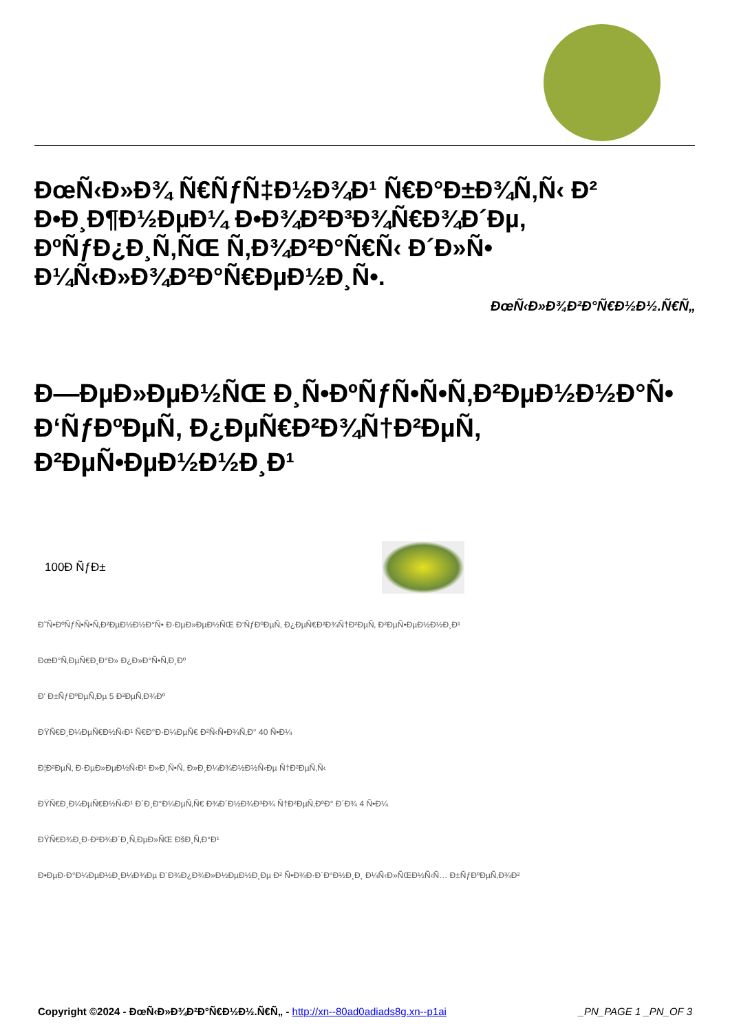ÐœÑ‹Ð»Ð¾ Ñ€ÑƒÑ‡Ð½Ð¾Ð¹ Ñ€Ð°Ð±Ð¾Ñ‚Ñ‹ Ð² Ð•Ð¸Ð¶Ð½ÐµÐ¼ Ð•Ð¾Ð²Ð³Ð¾Ñ€Ð¾Ð´Ðµ, ÐºÑƒÐ¿Ð¸Ñ‚ÑŒ Ñ‚Ð¾Ð²Ð°Ñ€Ñ‹ Ð´Ð»Ñ• Ð¼Ñ‹Ð»Ð¾Ð²Ð°Ñ€ÐµÐ½Ð¸Ñ•.
ÐœÑ‹Ð»Ð¾Ð²Ð°Ñ€Ð½Ð½.Ñ€Ñ„
Ð—ÐµÐ»ÐµÐ½ÑŒ Ð¸Ñ•ÐºÑƒÑ•Ñ•Ñ‚Ð²ÐµÐ½Ð½Ð°Ñ• Ð‘ÑƒÐºÐµÑ‚ Ð¿ÐµÑ€Ð²Ð¾Ñ†Ð²ÐµÑ‚ Ð²ÐµÑ•ÐµÐ½Ð½Ð¸Ð¹
| 100Ð ÑƒÐ± | |
Ð˜Ñ•ÐºÑƒÑ•Ñ•Ñ‚Ð²ÐµÐ½Ð½Ð°Ñ• Ð·ÐµÐ»ÐµÐ½ÑŒ Ð‘ÑƒÐºÐµÑ‚ Ð¿ÐµÑ€Ð²Ð¾Ñ†Ð²ÐµÑ‚ Ð²ÐµÑ•ÐµÐ½Ð½Ð¸Ð¹
ÐœÐ°Ñ‚ÐµÑ€Ð¸Ð°Ð» Ð¿Ð»Ð°Ñ•Ñ‚Ð¸Ðº
Ð' Ð±ÑƒÐºÐµÑ‚Ðµ 5 Ð²ÐµÑ‚Ð¾Ðº
ÐŸÑ€Ð¸Ð¼ÐµÑ€Ð½Ñ‹Ð¹ Ñ€Ð°Ð·Ð¼ÐµÑ€ Ð²Ñ‹Ñ•Ð¾Ñ‚Ð° 40 Ñ•Ð¼
Ð¦Ð²ÐµÑ‚ Ð·ÐµÐ»ÐµÐ½Ñ‹Ð¹ Ð»Ð¸Ñ•Ñ‚ Ð»Ð¸Ð¼Ð¾Ð½Ð½Ñ‹Ðµ Ñ†Ð²ÐµÑ‚Ñ‹
ÐŸÑ€Ð¸Ð¼ÐµÑ€Ð½Ñ‹Ð¹ Ð´Ð¸Ð°Ð¼ÐµÑ‚Ñ€ Ð¾Ð´Ð½Ð¾Ð³Ð¾ Ñ†Ð²ÐµÑ‚ÐºÐ° Ð´Ð¾ 4 Ñ•Ð¼
ÐŸÑ€Ð¾Ð¸Ð·Ð²Ð¾Ð´Ð¸Ñ‚ÐµÐ»ÑŒ ÐšÐ¸Ñ‚Ð°Ð¹
Ð•ÐµÐ·Ð°Ð¼ÐµÐ½Ð¸Ð¼Ð¾Ðµ Ð´Ð¾Ð¿Ð¾Ð»Ð½ÐµÐ½Ð¸Ðµ Ð² Ñ•Ð¾Ð·Ð´Ð°Ð½Ð¸Ð¸ Ð¼Ñ‹Ð»ÑŒÐ½Ñ‹Ñ… Ð±ÑƒÐºÐµÑ‚Ð¾Ð²
Copyright ©2024 - ÐœÑ‹Ð»Ð¾Ð²Ð°Ñ€Ð½Ð½.Ñ€Ñ„ - http://xn--80ad0adiads8g.xn--p1ai _PN_PAGE 1 _PN_OF 3